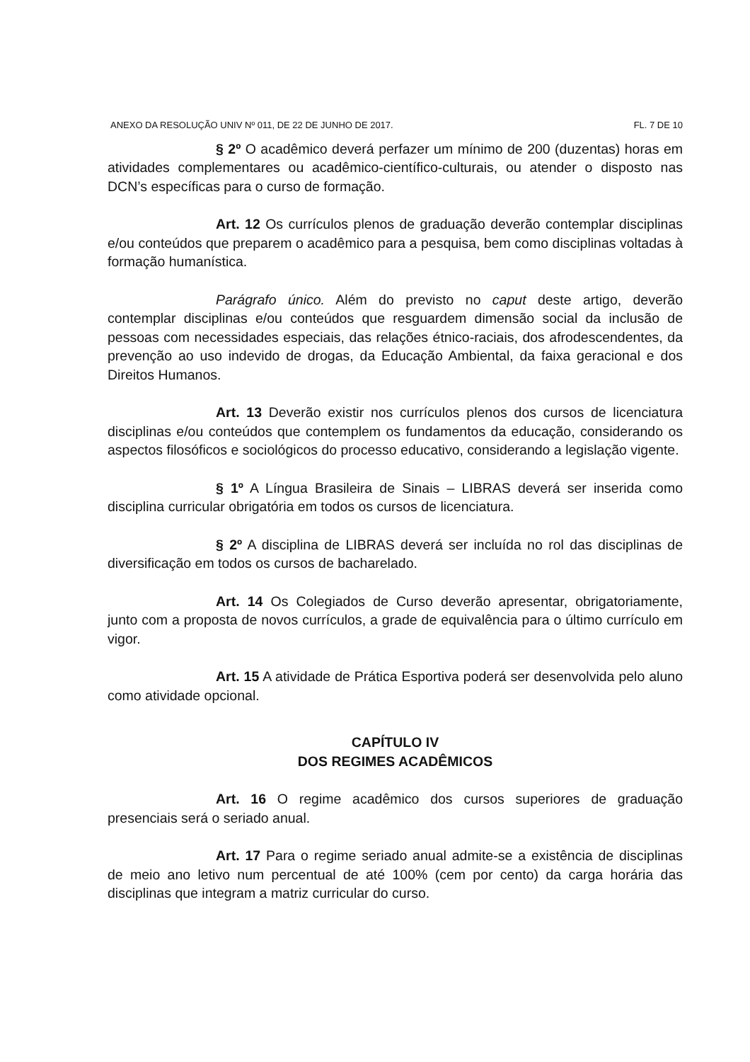ANEXO DA RESOLUÇÃO UNIV Nº 011, DE 22 DE JUNHO DE 2017. FL. 7 DE 10
§ 2º O acadêmico deverá perfazer um mínimo de 200 (duzentas) horas em atividades complementares ou acadêmico-científico-culturais, ou atender o disposto nas DCN’s específicas para o curso de formação.
Art. 12 Os currículos plenos de graduação deverão contemplar disciplinas e/ou conteúdos que preparem o acadêmico para a pesquisa, bem como disciplinas voltadas à formação humanística.
Parágrafo único. Além do previsto no caput deste artigo, deverão contemplar disciplinas e/ou conteúdos que resguardem dimensão social da inclusão de pessoas com necessidades especiais, das relações étnico-raciais, dos afrodescendentes, da prevenção ao uso indevido de drogas, da Educação Ambiental, da faixa geracional e dos Direitos Humanos.
Art. 13 Deverão existir nos currículos plenos dos cursos de licenciatura disciplinas e/ou conteúdos que contemplem os fundamentos da educação, considerando os aspectos filosóficos e sociológicos do processo educativo, considerando a legislação vigente.
§ 1º A Língua Brasileira de Sinais – LIBRAS deverá ser inserida como disciplina curricular obrigatória em todos os cursos de licenciatura.
§ 2º A disciplina de LIBRAS deverá ser incluída no rol das disciplinas de diversificação em todos os cursos de bacharelado.
Art. 14 Os Colegiados de Curso deverão apresentar, obrigatoriamente, junto com a proposta de novos currículos, a grade de equivalência para o último currículo em vigor.
Art. 15 A atividade de Prática Esportiva poderá ser desenvolvida pelo aluno como atividade opcional.
CAPÍTULO IV
DOS REGIMES ACADÊMICOS
Art. 16 O regime acadêmico dos cursos superiores de graduação presenciais será o seriado anual.
Art. 17 Para o regime seriado anual admite-se a existência de disciplinas de meio ano letivo num percentual de até 100% (cem por cento) da carga horária das disciplinas que integram a matriz curricular do curso.